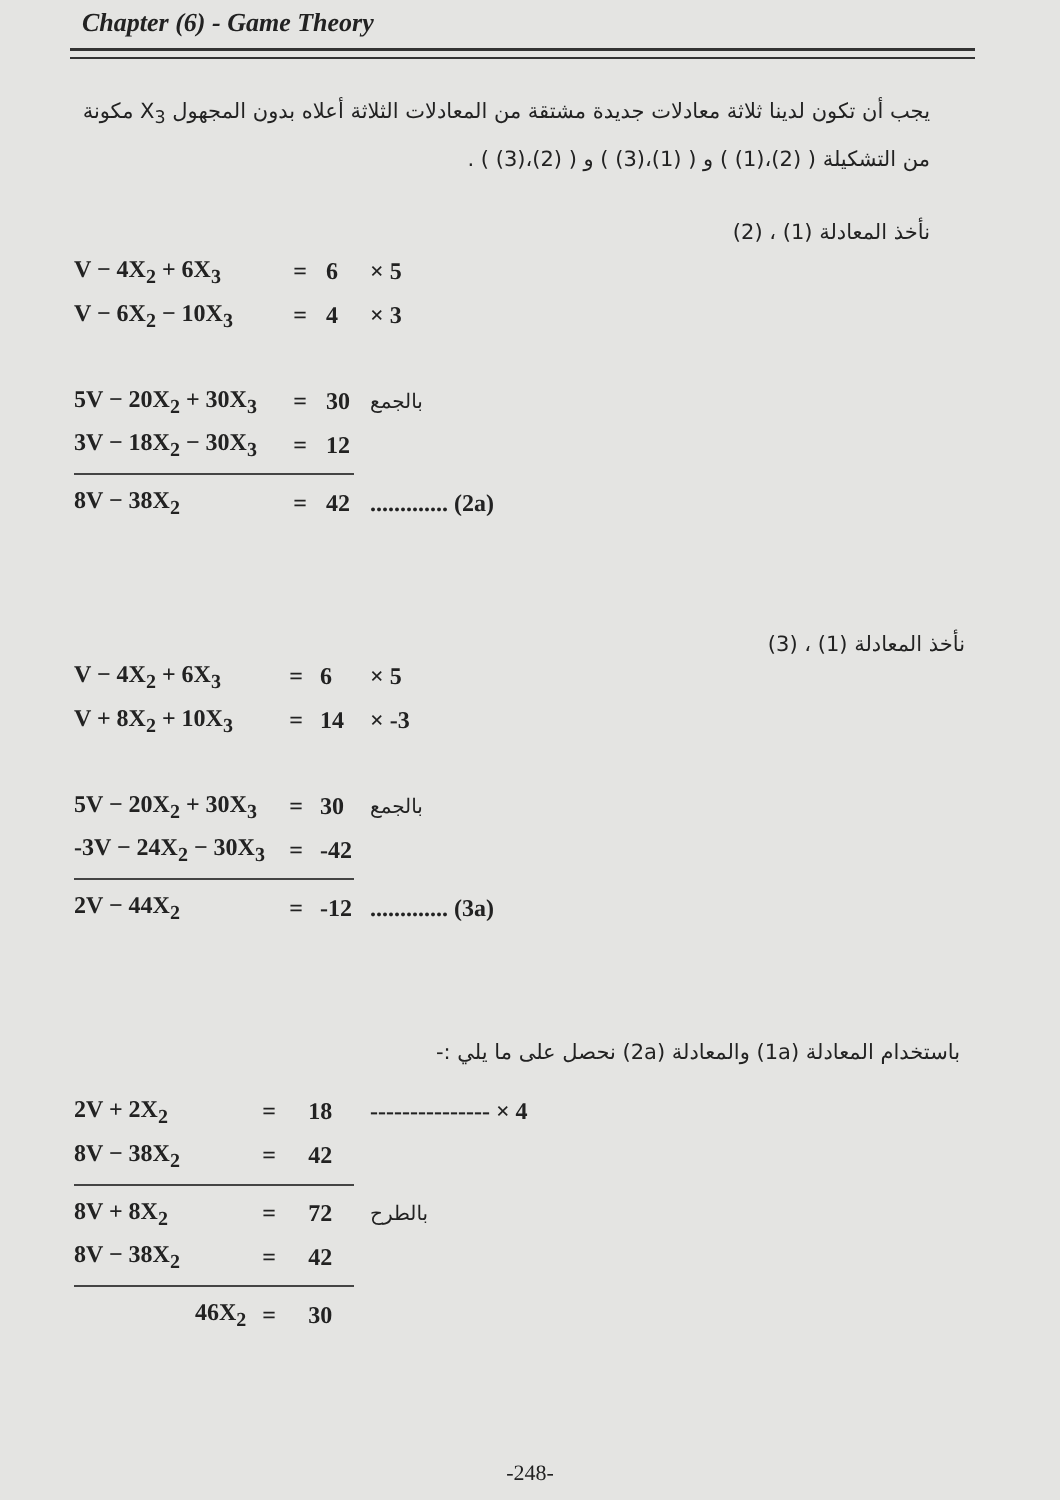Chapter (6) - Game Theory
يجب أن تكون لدينا ثلاثة معادلات جديدة مشتقة من المعادلات الثلاثة أعلاه بدون المجهول X<sub>3</sub> مكونة من التشكيلة ( (2)،(1) ) و ( (1)،(3) ) و ( (2)،(3) ) .
نأخذ المعادلة (1) ، (2)
| V − 4X<sub>2</sub> + 6X<sub>3</sub> | = | 6 | × 5 |
| V − 6X<sub>2</sub> − 10X<sub>3</sub> | = | 4 | × 3 |
| 5V − 20X<sub>2</sub> + 30X<sub>3</sub> | = | 30 | بالجمع |
| 3V − 18X<sub>2</sub> − 30X<sub>3</sub> | = | 12 | |
| 8V − 38X<sub>2</sub> | = | 42 | ............. (2a) |
نأخذ المعادلة (1) ، (3)
| V − 4X<sub>2</sub> + 6X<sub>3</sub> | = | 6 | × 5 |
| V + 8X<sub>2</sub> + 10X<sub>3</sub> | = | 14 | × -3 |
| 5V − 20X<sub>2</sub> + 30X<sub>3</sub> | = | 30 | بالجمع |
| -3V − 24X<sub>2</sub> − 30X<sub>3</sub> | = | -42 | |
| 2V − 44X<sub>2</sub> | = | -12 | ............. (3a) |
باستخدام المعادلة (1a) والمعادلة (2a) نحصل على ما يلي :-
| 2V + 2X<sub>2</sub> | = | 18 | --------------- × 4 |
| 8V − 38X<sub>2</sub> | = | 42 | |
| 8V + 8X<sub>2</sub> | = | 72 | بالطرح |
| 8V − 38X<sub>2</sub> | = | 42 | |
| 46X<sub>2</sub> | = | 30 | |
-248-